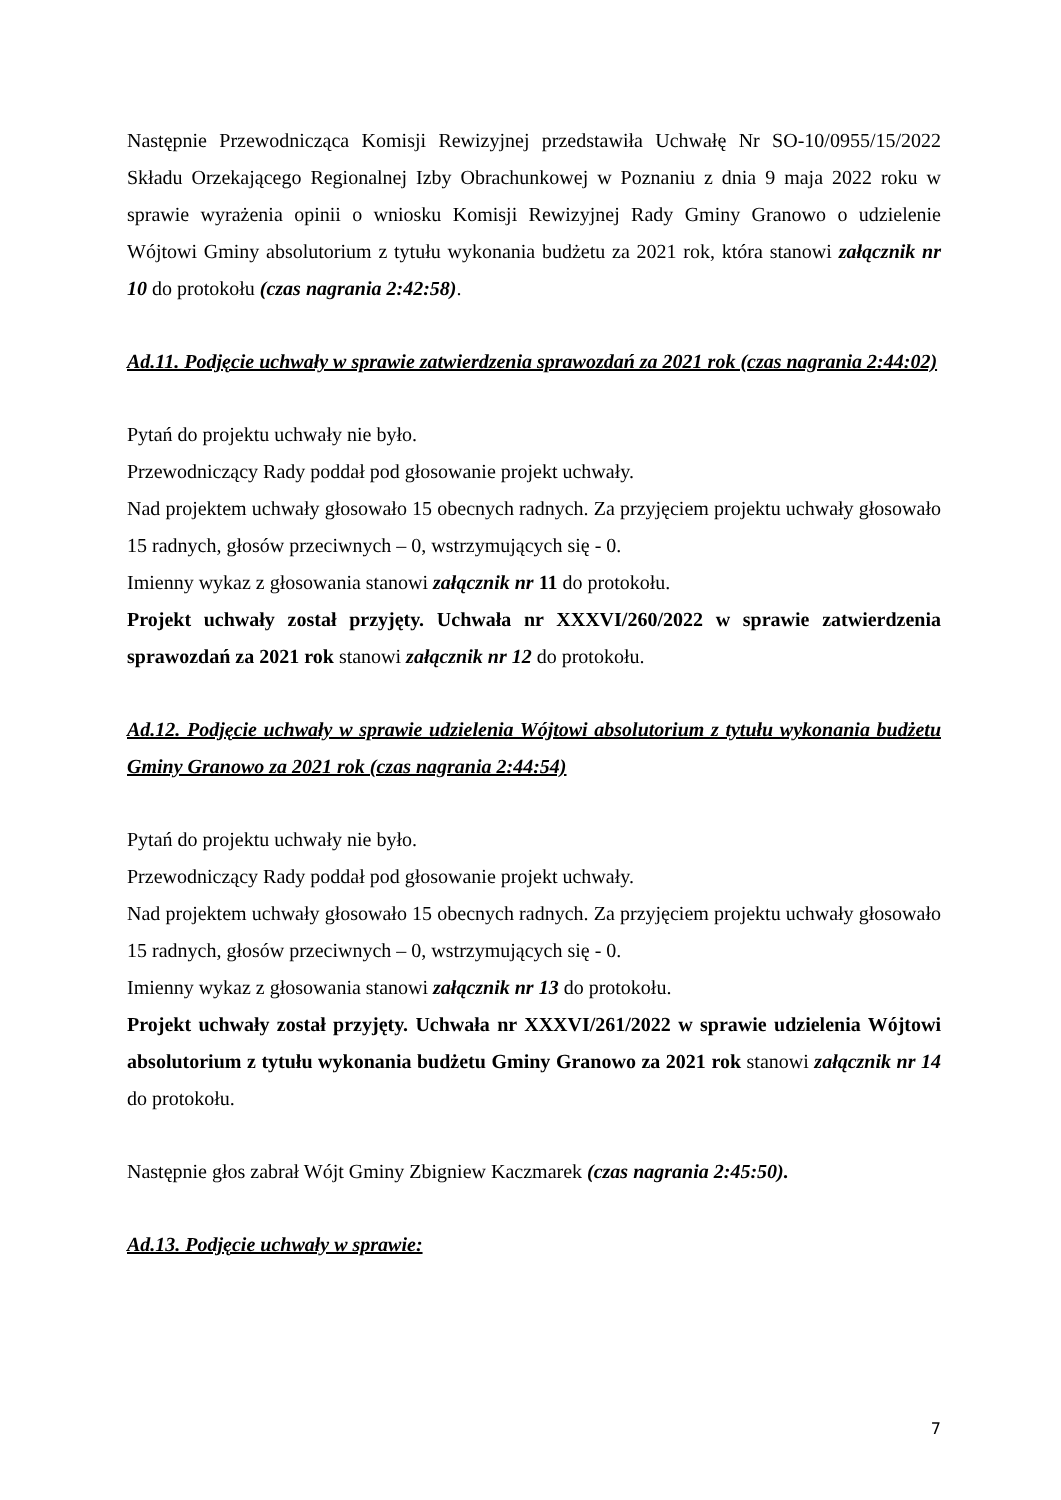Następnie Przewodnicząca Komisji Rewizyjnej przedstawiła Uchwałę Nr SO-10/0955/15/2022 Składu Orzekającego Regionalnej Izby Obrachunkowej w Poznaniu z dnia 9 maja 2022 roku w sprawie wyrażenia opinii o wniosku Komisji Rewizyjnej Rady Gminy Granowo o udzielenie Wójtowi Gminy absolutorium z tytułu wykonania budżetu za 2021 rok, która stanowi załącznik nr 10 do protokołu (czas nagrania 2:42:58).
Ad.11. Podjęcie uchwały w sprawie zatwierdzenia sprawozdań za 2021 rok (czas nagrania 2:44:02)
Pytań do projektu uchwały nie było.
Przewodniczący Rady poddał pod głosowanie projekt uchwały.
Nad projektem uchwały głosowało 15 obecnych radnych. Za przyjęciem projektu uchwały głosowało 15 radnych, głosów przeciwnych – 0, wstrzymujących się - 0.
Imienny wykaz z głosowania stanowi załącznik nr 11 do protokołu.
Projekt uchwały został przyjęty. Uchwała nr XXXVI/260/2022 w sprawie zatwierdzenia sprawozdań za 2021 rok stanowi załącznik nr 12 do protokołu.
Ad.12. Podjęcie uchwały w sprawie udzielenia Wójtowi absolutorium z tytułu wykonania budżetu Gminy Granowo za 2021 rok (czas nagrania 2:44:54)
Pytań do projektu uchwały nie było.
Przewodniczący Rady poddał pod głosowanie projekt uchwały.
Nad projektem uchwały głosowało 15 obecnych radnych. Za przyjęciem projektu uchwały głosowało 15 radnych, głosów przeciwnych – 0, wstrzymujących się - 0.
Imienny wykaz z głosowania stanowi załącznik nr 13 do protokołu.
Projekt uchwały został przyjęty. Uchwała nr XXXVI/261/2022 w sprawie udzielenia Wójtowi absolutorium z tytułu wykonania budżetu Gminy Granowo za 2021 rok stanowi załącznik nr 14 do protokołu.
Następnie głos zabrał Wójt Gminy Zbigniew Kaczmarek (czas nagrania 2:45:50).
Ad.13. Podjęcie uchwały w sprawie:
7